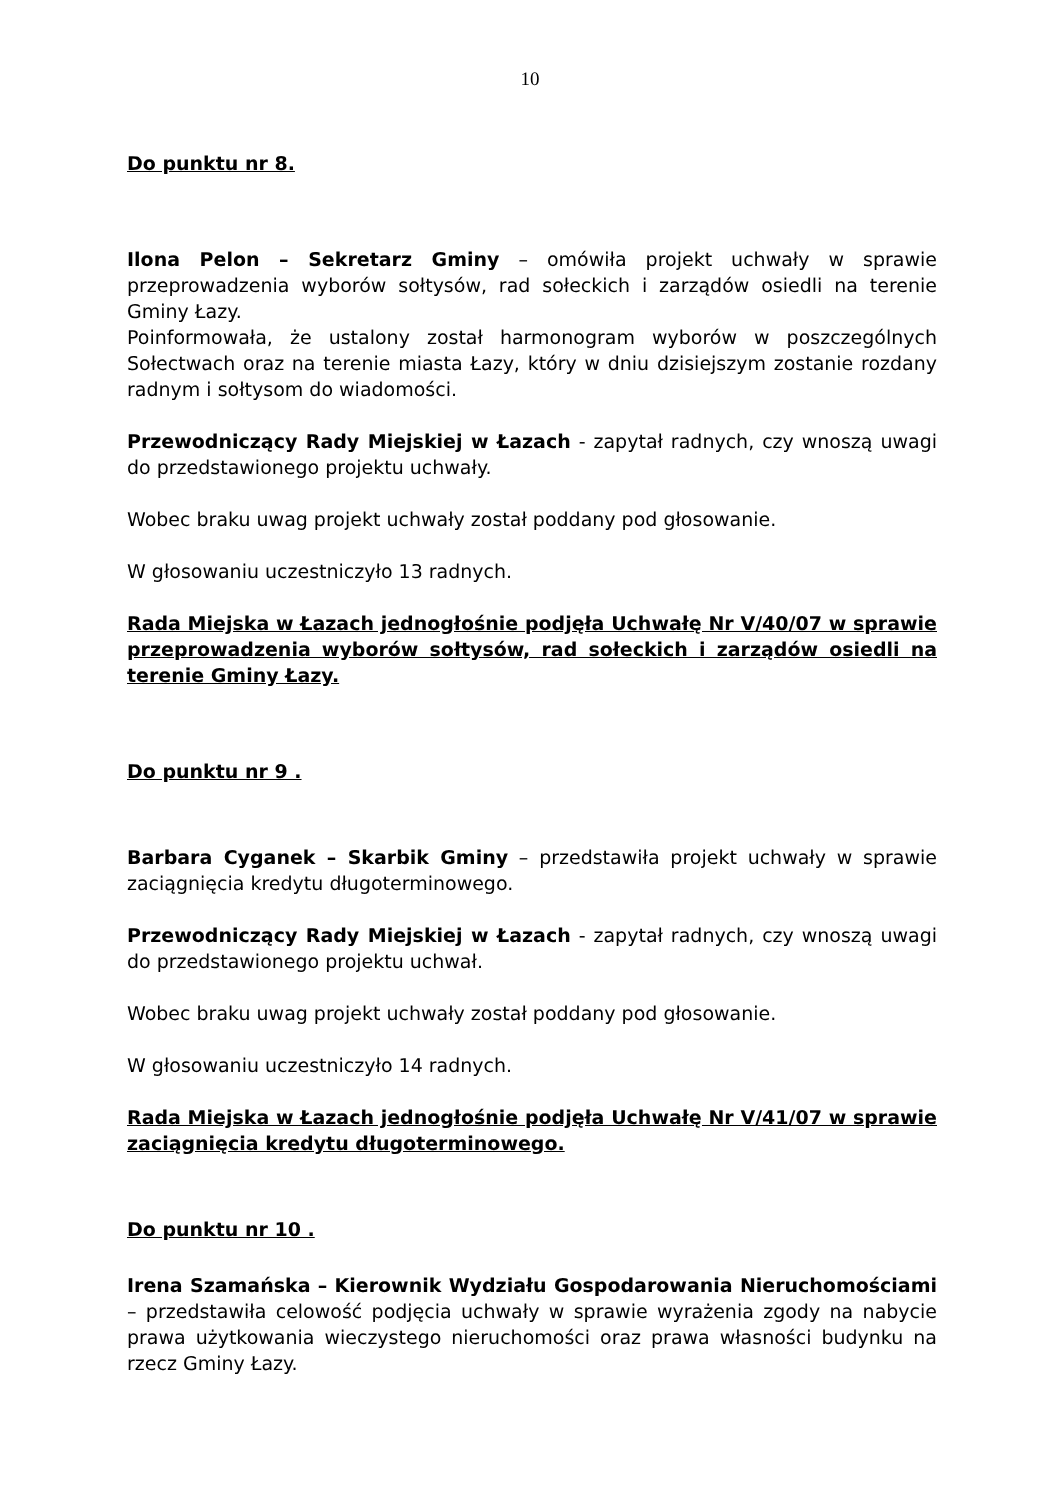10
Do punktu nr 8.
Ilona Pelon – Sekretarz Gminy – omówiła projekt uchwały w sprawie przeprowadzenia wyborów sołtysów, rad sołeckich i zarządów osiedli na terenie Gminy Łazy.
Poinformowała, że ustalony został harmonogram wyborów w poszczególnych Sołectwach oraz na terenie miasta Łazy, który w dniu dzisiejszym zostanie rozdany radnym i sołtysom do wiadomości.
Przewodniczący Rady Miejskiej w Łazach - zapytał radnych, czy wnoszą uwagi do przedstawionego projektu uchwały.
Wobec braku uwag projekt uchwały został poddany pod głosowanie.
W głosowaniu uczestniczyło 13 radnych.
Rada Miejska w Łazach jednogłośnie podjęła Uchwałę Nr V/40/07 w sprawie przeprowadzenia wyborów sołtysów, rad sołeckich i zarządów osiedli na terenie Gminy Łazy.
Do punktu nr 9 .
Barbara Cyganek – Skarbik Gminy – przedstawiła projekt uchwały w sprawie zaciągnięcia kredytu długoterminowego.
Przewodniczący Rady Miejskiej w Łazach - zapytał radnych, czy wnoszą uwagi do przedstawionego projektu uchwał.
Wobec braku uwag projekt uchwały został poddany pod głosowanie.
W głosowaniu uczestniczyło 14 radnych.
Rada Miejska w Łazach jednogłośnie podjęła Uchwałę Nr V/41/07 w sprawie zaciągnięcia kredytu długoterminowego.
Do punktu nr 10 .
Irena Szamańska – Kierownik Wydziału Gospodarowania Nieruchomościami – przedstawiła celowość podjęcia uchwały w sprawie wyrażenia zgody na nabycie prawa użytkowania wieczystego nieruchomości oraz prawa własności budynku na rzecz Gminy Łazy.